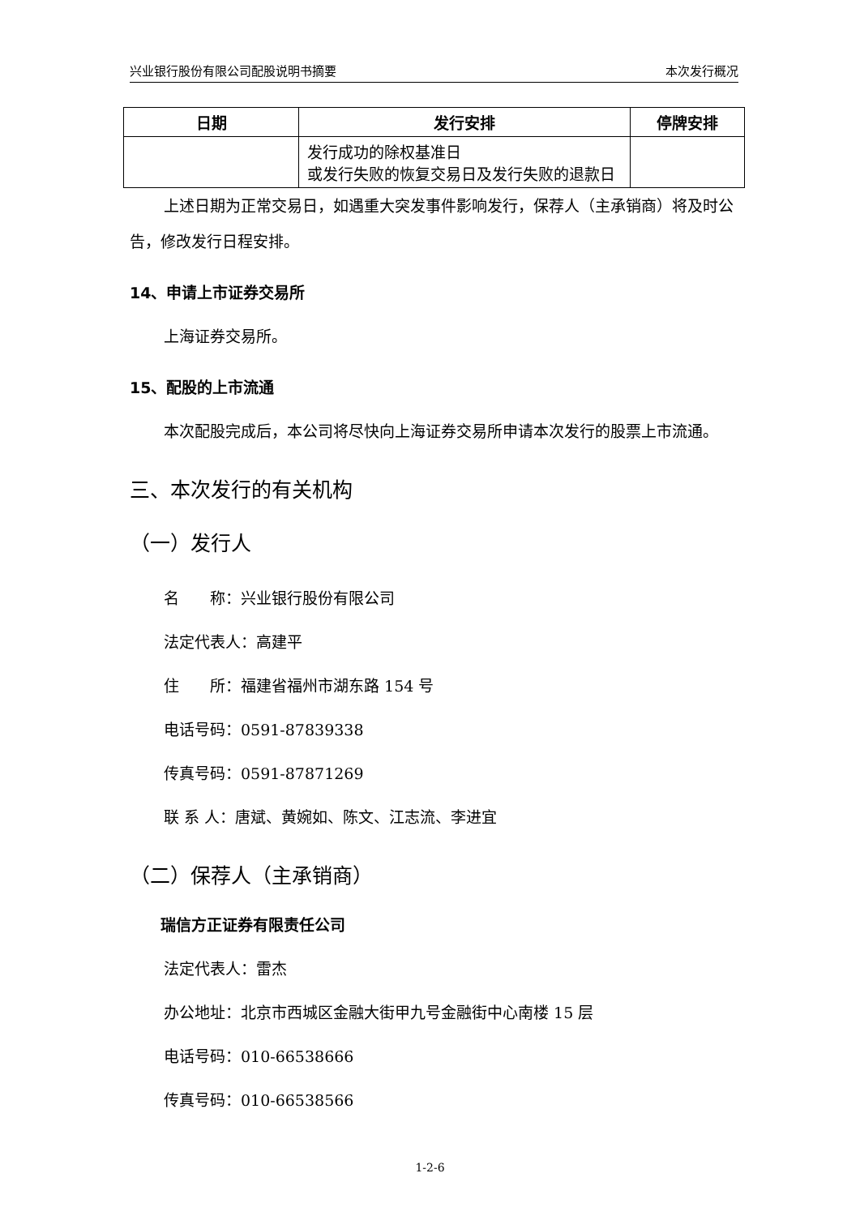兴业银行股份有限公司配股说明书摘要 本次发行概况
| 日期 | 发行安排 | 停牌安排 |
| --- | --- | --- |
| | 发行成功的除权基准日 或发行失败的恢复交易日及发行失败的退款日 | |
上述日期为正常交易日，如遇重大突发事件影响发行，保荐人（主承销商）将及时公告，修改发行日程安排。
14、申请上市证券交易所
上海证券交易所。
15、配股的上市流通
本次配股完成后，本公司将尽快向上海证券交易所申请本次发行的股票上市流通。
三、本次发行的有关机构
（一）发行人
名　　称：兴业银行股份有限公司
法定代表人：高建平
住　　所：福建省福州市湖东路 154 号
电话号码：0591-87839338
传真号码：0591-87871269
联 系 人：唐斌、黄婉如、陈文、江志流、李进宜
（二）保荐人（主承销商）
瑞信方正证券有限责任公司
法定代表人：雷杰
办公地址：北京市西城区金融大街甲九号金融街中心南楼 15 层
电话号码：010-66538666
传真号码：010-66538566
1-2-6